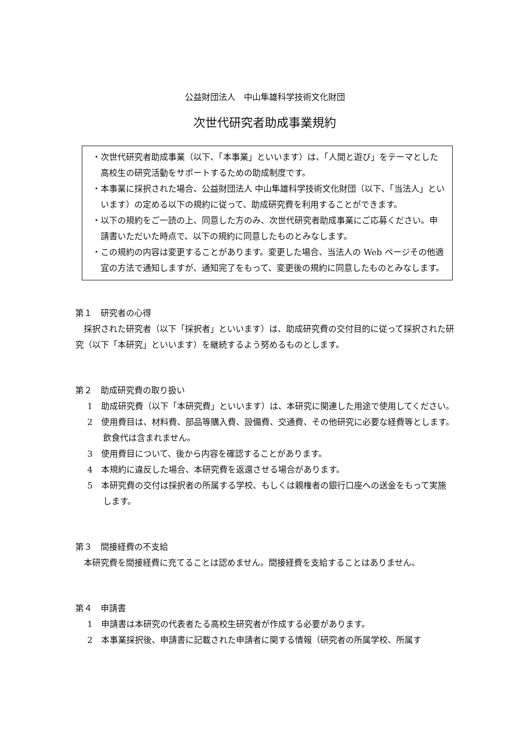公益財団法人　中山隼雄科学技術文化財団
次世代研究者助成事業規約
・次世代研究者助成事業（以下、「本事業」といいます）は、「人間と遊び」をテーマとした高校生の研究活動をサポートするための助成制度です。
・本事業に採択された場合、公益財団法人 中山隼雄科学技術文化財団（以下、「当法人」といいます）の定める以下の規約に従って、助成研究費を利用することができます。
・以下の規約をご一読の上、同意した方のみ、次世代研究者助成事業にご応募ください。申請書いただいた時点で、以下の規約に同意したものとみなします。
・この規約の内容は変更することがあります。変更した場合、当法人の Web ページその他適宜の方法で通知しますが、通知完了をもって、変更後の規約に同意したものとみなします。
第１　研究者の心得
採択された研究者（以下「採択者」といいます）は、助成研究費の交付目的に従って採択された研究（以下「本研究」といいます）を継続するよう努めるものとします。
第２　助成研究費の取り扱い
1　助成研究費（以下「本研究費」といいます）は、本研究に関連した用途で使用してください。
2　使用費目は、材料費、部品等購入費、設備費、交通費、その他研究に必要な経費等とします。飲食代は含まれません。
3　使用費目について、後から内容を確認することがあります。
4　本規約に違反した場合、本研究費を返還させる場合があります。
5　本研究費の交付は採択者の所属する学校、もしくは親権者の銀行口座への送金をもって実施します。
第３　間接経費の不支給
本研究費を間接経費に充てることは認めません。間接経費を支給することはありません。
第４　申請書
1　申請書は本研究の代表者たる高校生研究者が作成する必要があります。
2　本事業採択後、申請書に記載された申請者に関する情報（研究者の所属学校、所属す